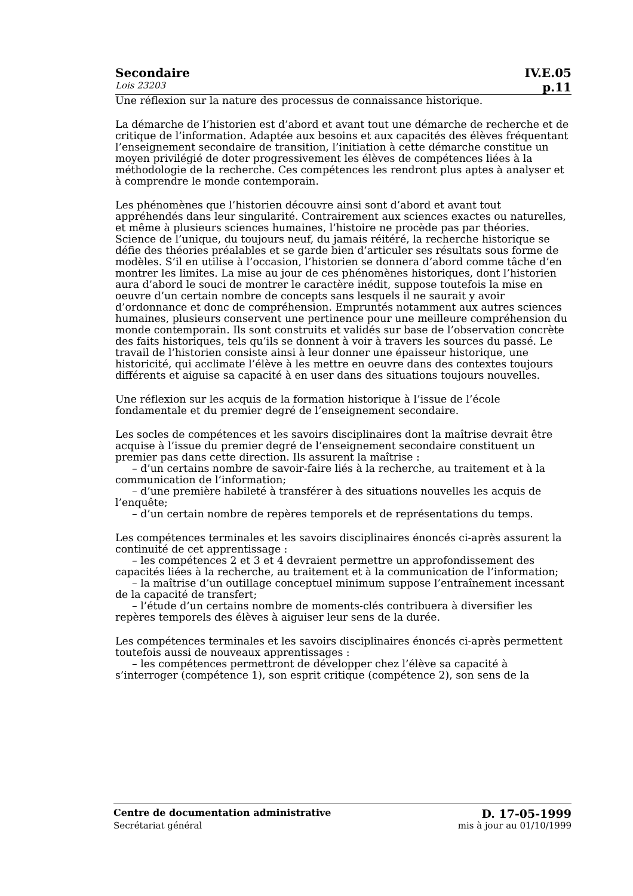Secondaire IV.E.05
Lois 23203 p.11
Une réflexion sur la nature des processus de connaissance historique.
La démarche de l’historien est d’abord et avant tout une démarche de recherche et de critique de l’information. Adaptée aux besoins et aux capacités des élèves fréquentant l’enseignement secondaire de transition, l’initiation à cette démarche constitue un moyen privilégié de doter progressivement les élèves de compétences liées à la méthodologie de la recherche. Ces compétences les rendront plus aptes à analyser et à comprendre le monde contemporain.
Les phénomènes que l’historien découvre ainsi sont d’abord et avant tout appréhendés dans leur singularité. Contrairement aux sciences exactes ou naturelles, et même à plusieurs sciences humaines, l’histoire ne procède pas par théories. Science de l’unique, du toujours neuf, du jamais réitéré, la recherche historique se défie des théories préalables et se garde bien d’articuler ses résultats sous forme de modèles. S’il en utilise à l’occasion, l’historien se donnera d’abord comme tâche d’en montrer les limites. La mise au jour de ces phénomènes historiques, dont l’historien aura d’abord le souci de montrer le caractère inédit, suppose toutefois la mise en oeuvre d’un certain nombre de concepts sans lesquels il ne saurait y avoir d’ordonnance et donc de compréhension. Empruntés notamment aux autres sciences humaines, plusieurs conservent une pertinence pour une meilleure compréhension du monde contemporain. Ils sont construits et validés sur base de l’observation concrète des faits historiques, tels qu’ils se donnent à voir à travers les sources du passé. Le travail de l’historien consiste ainsi à leur donner une épaisseur historique, une historicité, qui acclimate l’élève à les mettre en oeuvre dans des contextes toujours différents et aiguise sa capacité à en user dans des situations toujours nouvelles.
Une réflexion sur les acquis de la formation historique à l’issue de l’école fondamentale et du premier degré de l’enseignement secondaire.
Les socles de compétences et les savoirs disciplinaires dont la maîtrise devrait être acquise à l’issue du premier degré de l’enseignement secondaire constituent un premier pas dans cette direction. Ils assurent la maîtrise :
– d’un certains nombre de savoir-faire liés à la recherche, au traitement et à la communication de l’information;
– d’une première habileté à transférer à des situations nouvelles les acquis de l’enquête;
– d’un certain nombre de repères temporels et de représentations du temps.
Les compétences terminales et les savoirs disciplinaires énoncés ci-après assurent la continuité de cet apprentissage :
– les compétences 2 et 3 et 4 devraient permettre un approfondissement des capacités liées à la recherche, au traitement et à la communication de l’information;
– la maîtrise d’un outillage conceptuel minimum suppose l’entraînement incessant de la capacité de transfert;
– l’étude d’un certains nombre de moments-clés contribuera à diversifier les repères temporels des élèves à aiguiser leur sens de la durée.
Les compétences terminales et les savoirs disciplinaires énoncés ci-après permettent toutefois aussi de nouveaux apprentissages :
– les compétences permettront de développer chez l’élève sa capacité à s’interroger (compétence 1), son esprit critique (compétence 2), son sens de la
Centre de documentation administrative D. 17-05-1999
Secrétariat général mis à jour au 01/10/1999